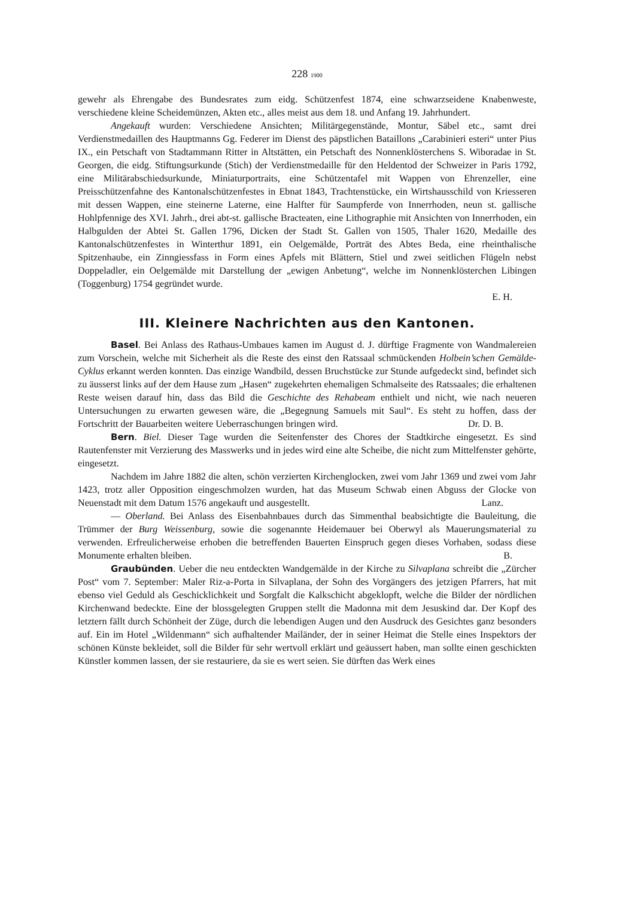228 1900
gewehr als Ehrengabe des Bundesrates zum eidg. Schützenfest 1874, eine schwarzseidene Knabenweste, verschiedene kleine Scheidemünzen, Akten etc., alles meist aus dem 18. und Anfang 19. Jahrhundert.
Angekauft wurden: Verschiedene Ansichten; Militärgegenstände, Montur, Säbel etc., samt drei Verdienstmedaillen des Hauptmanns Gg. Federer im Dienst des päpstlichen Bataillons „Carabinieri esteri“ unter Pius IX., ein Petschaft von Stadtammann Ritter in Altstätten, ein Petschaft des Nonnenklösterchens S. Wiboradae in St. Georgen, die eidg. Stiftungsurkunde (Stich) der Verdienstmedaille für den Heldentod der Schweizer in Paris 1792, eine Militärabschiedsurkunde, Miniaturportraits, eine Schützentafel mit Wappen von Ehrenzeller, eine Preisschützenfahne des Kantonalschützenfestes in Ebnat 1843, Trachtenstücke, ein Wirtshausschild von Kriesseren mit dessen Wappen, eine steinerne Laterne, eine Halfter für Saumpferde von Innerrhoden, neun st. gallische Hohlpfennige des XVI. Jahrh., drei abt-st. gallische Bracteaten, eine Lithographie mit Ansichten von Innerrhoden, ein Halbgulden der Abtei St. Gallen 1796, Dicken der Stadt St. Gallen von 1505, Thaler 1620, Medaille des Kantonalschützenfestes in Winterthur 1891, ein Oelgemälde, Porträt des Abtes Beda, eine rheinthalische Spitzenhaube, ein Zinngiessfass in Form eines Apfels mit Blättern, Stiel und zwei seitlichen Flügeln nebst Doppeladler, ein Oelgemälde mit Darstellung der „ewigen Anbetung“, welche im Nonnenklösterchen Libingen (Toggenburg) 1754 gegründet wurde.
E. H.
III. Kleinere Nachrichten aus den Kantonen.
Basel. Bei Anlass des Rathaus-Umbaues kamen im August d. J. dürftige Fragmente von Wandmalereien zum Vorschein, welche mit Sicherheit als die Reste des einst den Ratssaal schmückenden Holbein’schen Gemälde-Cyklus erkannt werden konnten. Das einzige Wandbild, dessen Bruchstücke zur Stunde aufgedeckt sind, befindet sich zu äusserst links auf der dem Hause zum „Hasen“ zugekehrten ehemaligen Schmalseite des Ratssaales; die erhaltenen Reste weisen darauf hin, dass das Bild die Geschichte des Rehabeam enthielt und nicht, wie nach neueren Untersuchungen zu erwarten gewesen wäre, die „Begegnung Samuels mit Saul“. Es steht zu hoffen, dass der Fortschritt der Bauarbeiten weitere Ueberraschungen bringen wird. Dr. D. B.
Bern. Biel. Dieser Tage wurden die Seitenfenster des Chores der Stadtkirche eingesetzt. Es sind Rautenfenster mit Verzierung des Masswerks und in jedes wird eine alte Scheibe, die nicht zum Mittelfenster gehörte, eingesetzt.
Nachdem im Jahre 1882 die alten, schön verzierten Kirchenglocken, zwei vom Jahr 1369 und zwei vom Jahr 1423, trotz aller Opposition eingeschmolzen wurden, hat das Museum Schwab einen Abguss der Glocke von Neuenstadt mit dem Datum 1576 angekauft und ausgestellt. Lanz.
— Oberland. Bei Anlass des Eisenbahnbaues durch das Simmenthal beabsichtigte die Bauleitung, die Trümmer der Burg Weissenburg, sowie die sogenannte Heidemauer bei Oberwyl als Mauerungsmaterial zu verwenden. Erfreulicherweise erhoben die betreffenden Bauerten Einspruch gegen dieses Vorhaben, sodass diese Monumente erhalten bleiben. B.
Graubünden. Ueber die neu entdeckten Wandgemälde in der Kirche zu Silvaplana schreibt die „Zürcher Post“ vom 7. September: Maler Riz-a-Porta in Silvaplana, der Sohn des Vorgängers des jetzigen Pfarrers, hat mit ebenso viel Geduld als Geschicklichkeit und Sorgfalt die Kalkschicht abgeklopft, welche die Bilder der nördlichen Kirchenwand bedeckte. Eine der blossgelegten Gruppen stellt die Madonna mit dem Jesuskind dar. Der Kopf des letztern fällt durch Schönheit der Züge, durch die lebendigen Augen und den Ausdruck des Gesichtes ganz besonders auf. Ein im Hotel „Wildenmann“ sich aufhaltender Mailänder, der in seiner Heimat die Stelle eines Inspektors der schönen Künste bekleidet, soll die Bilder für sehr wertvoll erklärt und geäussert haben, man sollte einen geschickten Künstler kommen lassen, der sie restauriere, da sie es wert seien. Sie dürften das Werk eines